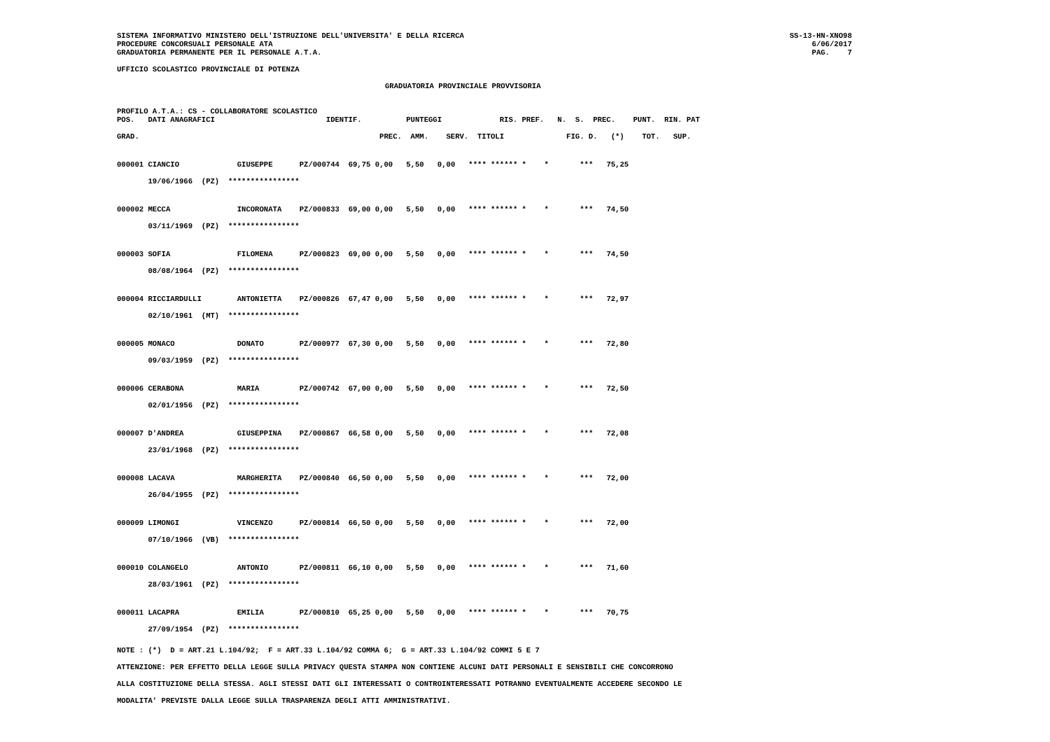SISTEMA INFORMATIVO MINISTERO DELL'ISTRUZIONE DELL'UNIVERSITA' E DELLA RICERCA
PROCEDURE CONCORSUALI PERSONALE ATA
GRADUATORIA PERMANENTE PER IL PERSONALE A.T.A.
SS-13-HN-XNO98
6/06/2017
PAG.    7
UFFICIO SCOLASTICO PROVINCIALE DI POTENZA
GRADUATORIA PROVINCIALE PROVVISORIA
PROFILO A.T.A.: CS - COLLABORATORE SCOLASTICO
POS.   DATI ANAGRAFICI                         IDENTIF.          PUNTEGGI             RIS. PREF.   N.  S.  PREC.    PUNT.  RIN. PAT

GRAD.                                                      PREC.  AMM.    SERV.  TITOLI              FIG. D.   (*)    TOT.   SUP.
| 000001 | CIANCIO | GIUSEPPE | PZ/000744 | 69,75 | 0,00 | 5,50 | 0,00 | **** ****** * * *** | 75,25 |
| | 19/06/1966 (PZ) **************** | | | | | | | | |
| 000002 | MECCA | INCORONATA | PZ/000833 | 69,00 | 0,00 | 5,50 | 0,00 | **** ****** * * *** | 74,50 |
| | 03/11/1969 (PZ) **************** | | | | | | | | |
| 000003 | SOFIA | FILOMENA | PZ/000823 | 69,00 | 0,00 | 5,50 | 0,00 | **** ****** * * *** | 74,50 |
| | 08/08/1964 (PZ) **************** | | | | | | | | |
| 000004 | RICCIARDULLI | ANTONIETTA | PZ/000826 | 67,47 | 0,00 | 5,50 | 0,00 | **** ****** * * *** | 72,97 |
| | 02/10/1961 (MT) **************** | | | | | | | | |
| 000005 | MONACO | DONATO | PZ/000977 | 67,30 | 0,00 | 5,50 | 0,00 | **** ****** * * *** | 72,80 |
| | 09/03/1959 (PZ) **************** | | | | | | | | |
| 000006 | CERABONA | MARIA | PZ/000742 | 67,00 | 0,00 | 5,50 | 0,00 | **** ****** * * *** | 72,50 |
| | 02/01/1956 (PZ) **************** | | | | | | | | |
| 000007 | D'ANDREA | GIUSEPPINA | PZ/000867 | 66,58 | 0,00 | 5,50 | 0,00 | **** ****** * * *** | 72,08 |
| | 23/01/1968 (PZ) **************** | | | | | | | | |
| 000008 | LACAVA | MARGHERITA | PZ/000840 | 66,50 | 0,00 | 5,50 | 0,00 | **** ****** * * *** | 72,00 |
| | 26/04/1955 (PZ) **************** | | | | | | | | |
| 000009 | LIMONGI | VINCENZO | PZ/000814 | 66,50 | 0,00 | 5,50 | 0,00 | **** ****** * * *** | 72,00 |
| | 07/10/1966 (VB) **************** | | | | | | | | |
| 000010 | COLANGELO | ANTONIO | PZ/000811 | 66,10 | 0,00 | 5,50 | 0,00 | **** ****** * * *** | 71,60 |
| | 28/03/1961 (PZ) **************** | | | | | | | | |
| 000011 | LACAPRA | EMILIA | PZ/000810 | 65,25 | 0,00 | 5,50 | 0,00 | **** ****** * * *** | 70,75 |
| | 27/09/1954 (PZ) **************** | | | | | | | | |
NOTE : (*)  D = ART.21 L.104/92;  F = ART.33 L.104/92 COMMA 6;  G = ART.33 L.104/92 COMMI 5 E 7
ATTENZIONE: PER EFFETTO DELLA LEGGE SULLA PRIVACY QUESTA STAMPA NON CONTIENE ALCUNI DATI PERSONALI E SENSIBILI CHE CONCORRONO
ALLA COSTITUZIONE DELLA STESSA. AGLI STESSI DATI GLI INTERESSATI O CONTROINTERESSATI POTRANNO EVENTUALMENTE ACCEDERE SECONDO LE
MODALITA' PREVISTE DALLA LEGGE SULLA TRASPARENZA DEGLI ATTI AMMINISTRATIVI.